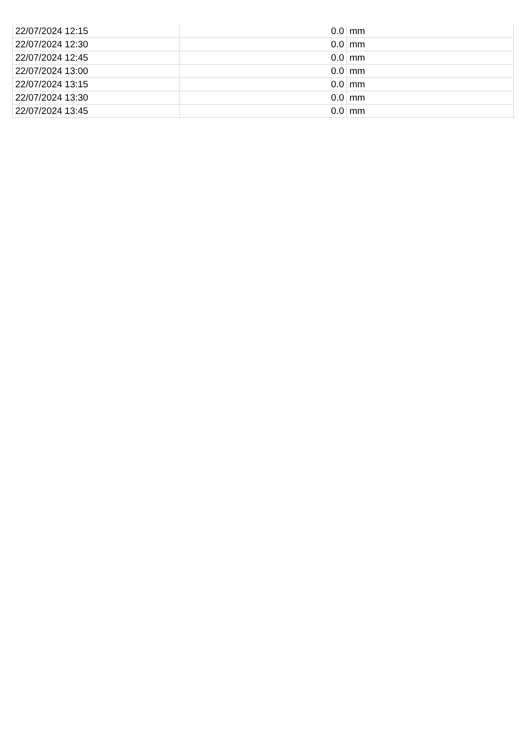| 22/07/2024 12:15 | 0.0 | mm |
| 22/07/2024 12:30 | 0.0 | mm |
| 22/07/2024 12:45 | 0.0 | mm |
| 22/07/2024 13:00 | 0.0 | mm |
| 22/07/2024 13:15 | 0.0 | mm |
| 22/07/2024 13:30 | 0.0 | mm |
| 22/07/2024 13:45 | 0.0 | mm |